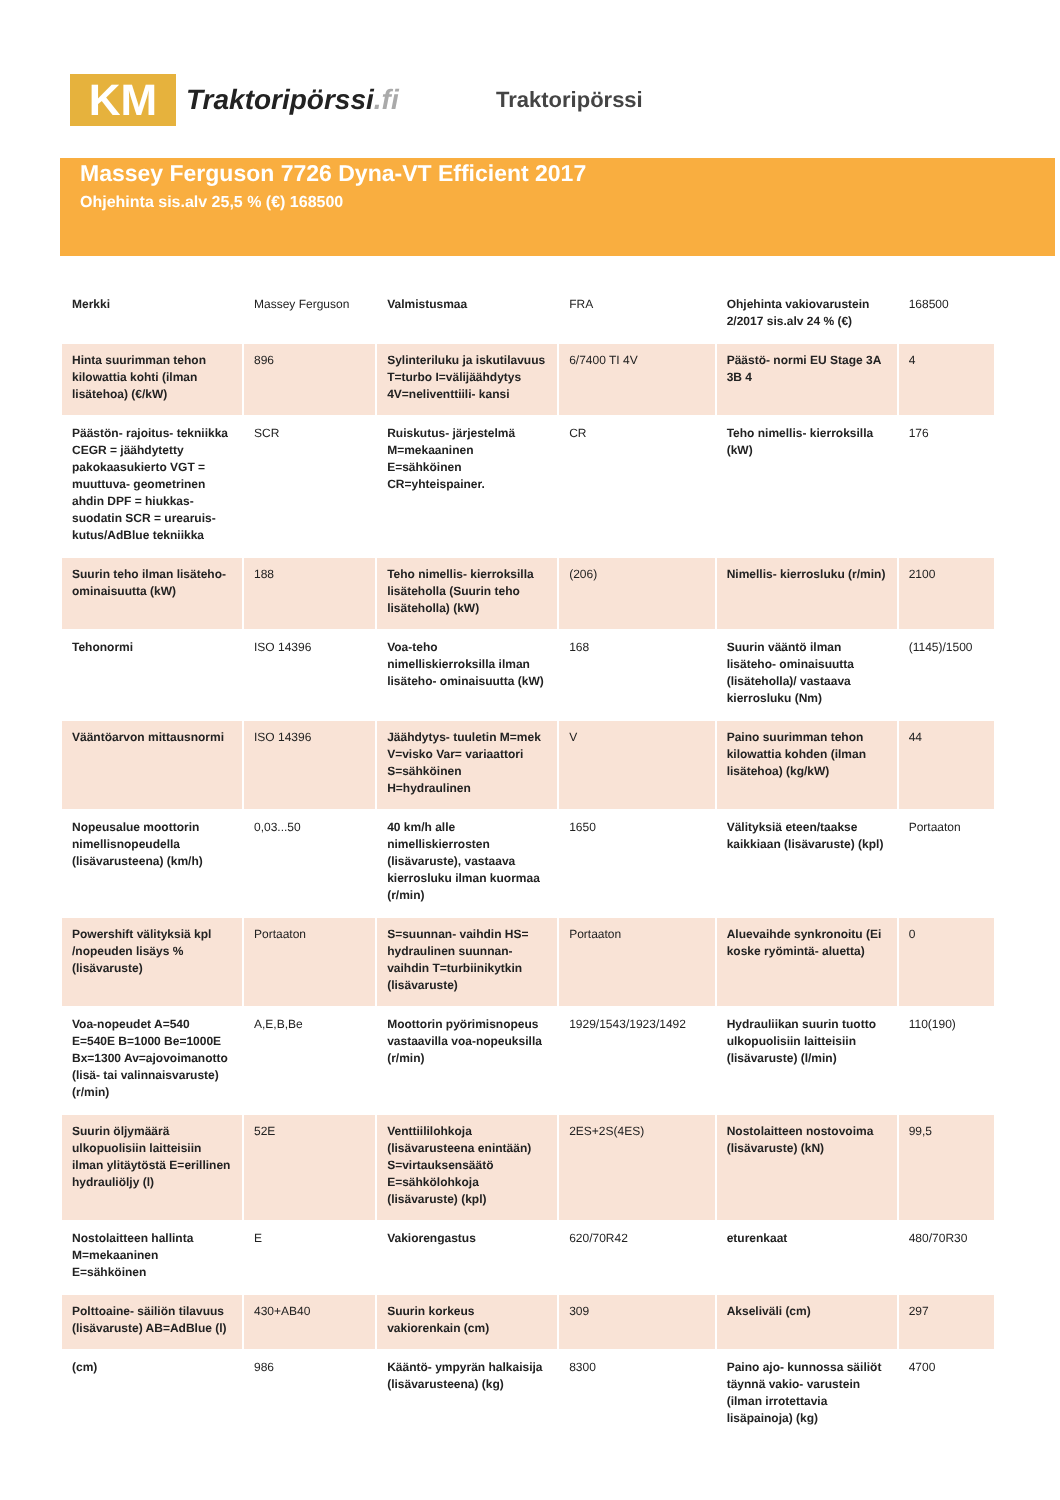KM
Traktoripörssi.fi
Traktoripörssi
Massey Ferguson 7726 Dyna-VT Efficient 2017
Ohjehinta sis.alv 25,5 % (€) 168500
| Merkki | Massey Ferguson | Valmistusmaa | FRA | Ohjehinta vakiovarustein 2/2017 sis.alv 24 % (€) | 168500 |
| Hinta suurimman tehon kilowattia kohti (ilman lisätehoa) (€/kW) | 896 | Sylinteriluku ja iskutilavuus T=turbo I=välijäähdytys 4V=neliventtiili- kansi | 6/7400 TI 4V | Päästö- normi EU Stage 3A 3B 4 | 4 |
| Päästön- rajoitus- tekniikka CEGR = jäähdytetty pakokaasukierto VGT = muuttuva- geometrinen ahdin DPF = hiukkas- suodatin SCR = urearuis- kutus/AdBlue tekniikka | SCR | Ruiskutus- järjestelmä M=mekaaninen E=sähköinen CR=yhteispainer. | CR | Teho nimellis- kierroksilla (kW) | 176 |
| Suurin teho ilman lisäteho- ominaisuutta (kW) | 188 | Teho nimellis- kierroksilla lisäteholla (Suurin teho lisäteholla) (kW) | (206) | Nimellis- kierrosluku (r/min) | 2100 |
| Tehonormi | ISO 14396 | Voa-teho nimelliskierroksilla ilman lisäteho- ominaisuutta (kW) | 168 | Suurin vääntö ilman lisäteho- ominaisuutta (lisäteholla)/ vastaava kierrosluku (Nm) | (1145)/1500 |
| Vääntöarvon mittausnormi | ISO 14396 | Jäähdytys- tuuletin M=mek V=visko Var= variaattori S=sähköinen H=hydraulinen | V | Paino suurimman tehon kilowattia kohden (ilman lisätehoa) (kg/kW) | 44 |
| Nopeusalue moottorin nimellisnopeudella (lisävarusteena) (km/h) | 0,03...50 | 40 km/h alle nimelliskierrosten (lisävaruste), vastaava kierrosluku ilman kuormaa (r/min) | 1650 | Välityksiä eteen/taakse kaikkiaan (lisävaruste) (kpl) | Portaaton |
| Powershift välityksiä kpl /nopeuden lisäys % (lisävaruste) | Portaaton | S=suunnan- vaihdin HS= hydraulinen suunnan- vaihdin T=turbiinikytkin (lisävaruste) | Portaaton | Aluevaihde synkronoitu (Ei koske ryömintä- aluetta) | 0 |
| Voa-nopeudet A=540 E=540E B=1000 Be=1000E Bx=1300 Av=ajovoimanotto (lisä- tai valinnaisvaruste) (r/min) | A,E,B,Be | Moottorin pyörimisnopeus vastaavilla voa-nopeuksilla (r/min) | 1929/1543/1923/1492 | Hydrauliikan suurin tuotto ulkopuolisiin laitteisiin (lisävaruste) (l/min) | 110(190) |
| Suurin öljymäärä ulkopuolisiin laitteisiin ilman ylitäytöstä E=erillinen hydrauliöljy (l) | 52E | Venttiililohkoja (lisävarusteena enintään) S=virtauksensäätö E=sähkölohkoja (lisävaruste) (kpl) | 2ES+2S(4ES) | Nostolaitteen nostovoima (lisävaruste) (kN) | 99,5 |
| Nostolaitteen hallinta M=mekaaninen E=sähköinen | E | Vakiorengastus | 620/70R42 | eturenkaat | 480/70R30 |
| Polttoaine- säiliön tilavuus (lisävaruste) AB=AdBlue (l) | 430+AB40 | Suurin korkeus vakiorenkain (cm) | 309 | Akseliväli (cm) | 297 |
| (cm) | 986 | Kääntö- ympyrän halkaisija (lisävarusteena) (kg) | 8300 | Paino ajo- kunnossa säiliöt täynnä vakio- varustein (ilman irrotettavia lisäpainoja) (kg) | 4700 |